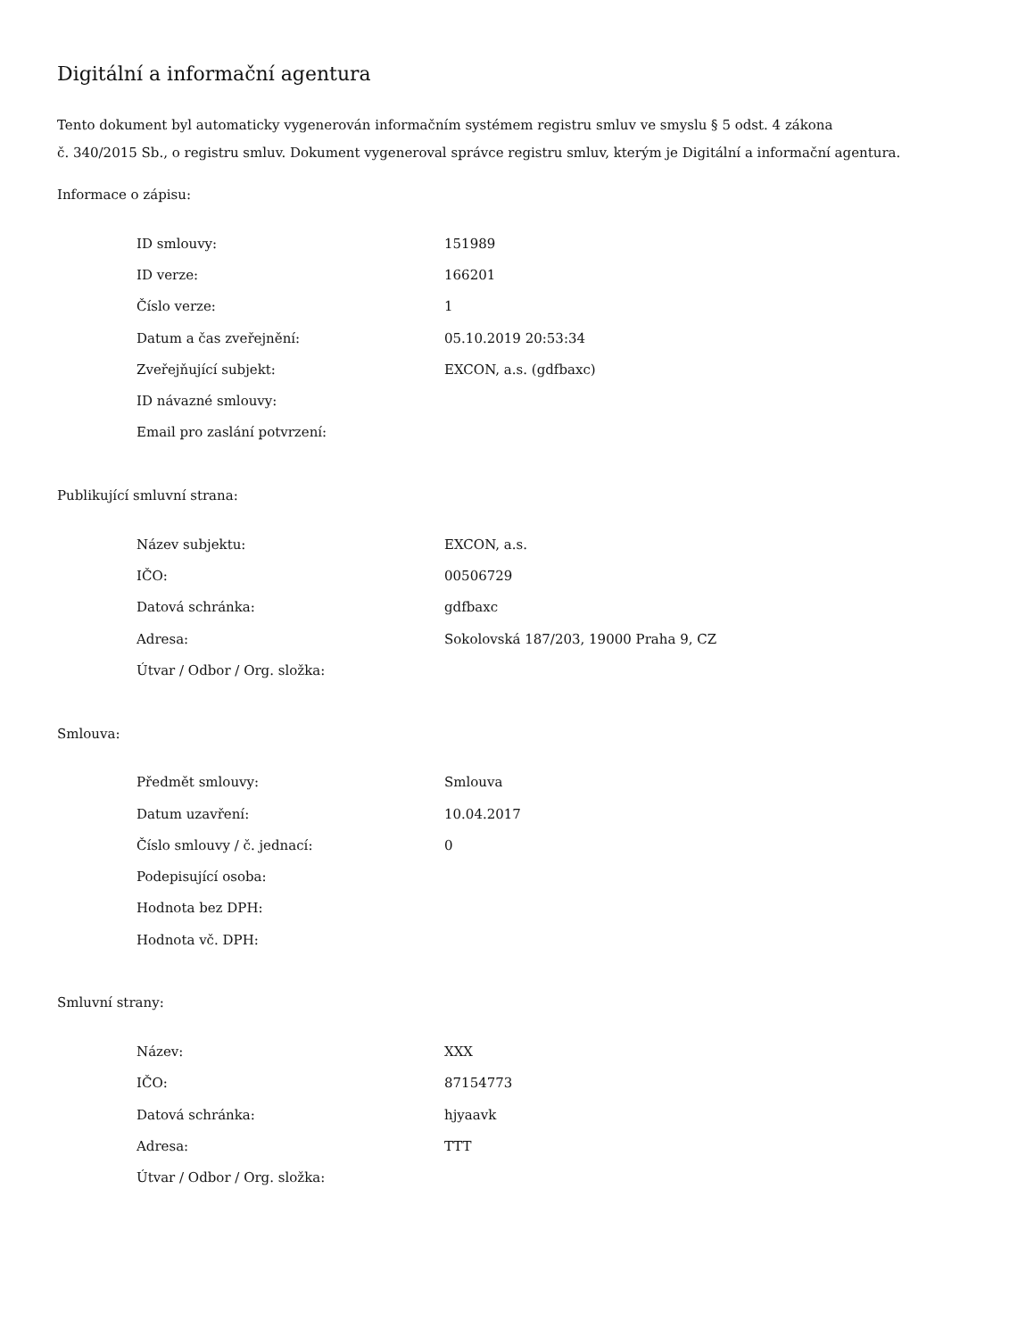Digitální a informační agentura
Tento dokument byl automaticky vygenerován informačním systémem registru smluv ve smyslu § 5 odst. 4 zákona
č. 340/2015 Sb., o registru smluv. Dokument vygeneroval správce registru smluv, kterým je Digitální a informační agentura.
Informace o zápisu:
| ID smlouvy: | 151989 |
| ID verze: | 166201 |
| Číslo verze: | 1 |
| Datum a čas zveřejnění: | 05.10.2019 20:53:34 |
| Zveřejňující subjekt: | EXCON, a.s. (gdfbaxc) |
| ID návazné smlouvy: | |
| Email pro zaslání potvrzení: | |
Publikující smluvní strana:
| Název subjektu: | EXCON, a.s. |
| IČO: | 00506729 |
| Datová schránka: | gdfbaxc |
| Adresa: | Sokolovská 187/203, 19000 Praha 9, CZ |
| Útvar / Odbor / Org. složka: | |
Smlouva:
| Předmět smlouvy: | Smlouva |
| Datum uzavření: | 10.04.2017 |
| Číslo smlouvy / č. jednací: | 0 |
| Podepisující osoba: | |
| Hodnota bez DPH: | |
| Hodnota vč. DPH: | |
Smluvní strany:
| Název: | XXX |
| IČO: | 87154773 |
| Datová schránka: | hjyaavk |
| Adresa: | TTT |
| Útvar / Odbor / Org. složka: | |